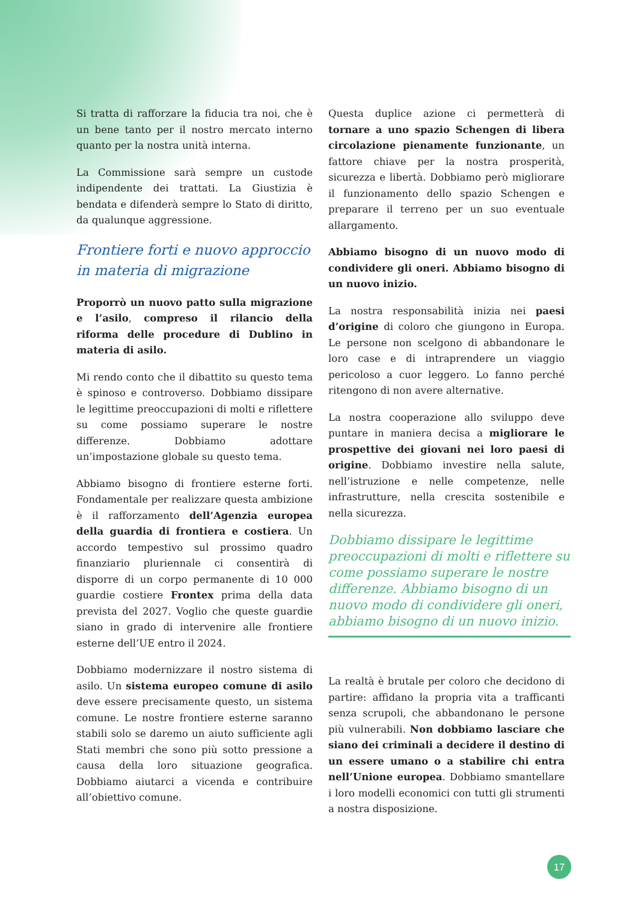Si tratta di rafforzare la fiducia tra noi, che è un bene tanto per il nostro mercato interno quanto per la nostra unità interna.
La Commissione sarà sempre un custode indipendente dei trattati. La Giustizia è bendata e difenderà sempre lo Stato di diritto, da qualunque aggressione.
Frontiere forti e nuovo approccio
in materia di migrazione
Proporrò un nuovo patto sulla migrazione e l’asilo, compreso il rilancio della riforma delle procedure di Dublino in materia di asilo.
Mi rendo conto che il dibattito su questo tema è spinoso e controverso. Dobbiamo dissipare le legittime preoccupazioni di molti e riflettere su come possiamo superare le nostre differenze. Dobbiamo adottare un’impostazione globale su questo tema.
Abbiamo bisogno di frontiere esterne forti. Fondamentale per realizzare questa ambizione è il rafforzamento dell’Agenzia europea della guardia di frontiera e costiera. Un accordo tempestivo sul prossimo quadro finanziario pluriennale ci consentirà di disporre di un corpo permanente di 10 000 guardie costiere Frontex prima della data prevista del 2027. Voglio che queste guardie siano in grado di intervenire alle frontiere esterne dell’UE entro il 2024.
Dobbiamo modernizzare il nostro sistema di asilo. Un sistema europeo comune di asilo deve essere precisamente questo, un sistema comune. Le nostre frontiere esterne saranno stabili solo se daremo un aiuto sufficiente agli Stati membri che sono più sotto pressione a causa della loro situazione geografica. Dobbiamo aiutarci a vicenda e contribuire all’obiettivo comune.
Questa duplice azione ci permetterà di tornare a uno spazio Schengen di libera circolazione pienamente funzionante, un fattore chiave per la nostra prosperità, sicurezza e libertà. Dobbiamo però migliorare il funzionamento dello spazio Schengen e preparare il terreno per un suo eventuale allargamento.
Abbiamo bisogno di un nuovo modo di condividere gli oneri. Abbiamo bisogno di un nuovo inizio.
La nostra responsabilità inizia nei paesi d’origine di coloro che giungono in Europa. Le persone non scelgono di abbandonare le loro case e di intraprendere un viaggio pericoloso a cuor leggero. Lo fanno perché ritengono di non avere alternative.
La nostra cooperazione allo sviluppo deve puntare in maniera decisa a migliorare le prospettive dei giovani nei loro paesi di origine. Dobbiamo investire nella salute, nell’istruzione e nelle competenze, nelle infrastrutture, nella crescita sostenibile e nella sicurezza.
Dobbiamo dissipare le legittime preoccupazioni di molti e riflettere su come possiamo superare le nostre differenze. Abbiamo bisogno di un nuovo modo di condividere gli oneri, abbiamo bisogno di un nuovo inizio.
La realtà è brutale per coloro che decidono di partire: affidano la propria vita a trafficanti senza scrupoli, che abbandonano le persone più vulnerabili. Non dobbiamo lasciare che siano dei criminali a decidere il destino di un essere umano o a stabilire chi entra nell’Unione europea. Dobbiamo smantellare i loro modelli economici con tutti gli strumenti a nostra disposizione.
17